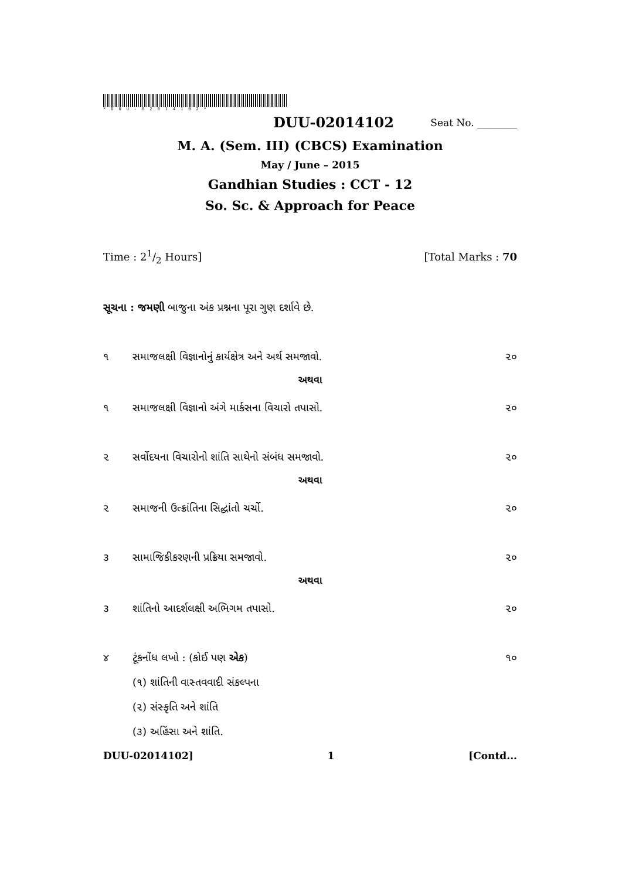*DUU-02014102*
DUU-02014102 Seat No. ________
M. A. (Sem. III) (CBCS) Examination
May / June – 2015
Gandhian Studies : CCT - 12
So. Sc. & Approach for Peace
Time : 21/2 Hours] [Total Marks : 70
સૂચના : જમણી બાજુના અંક પ્રશ્નના પૂરા ગુણ દર્શાવે છે.
૧ સમાજલક્ષી વિજ્ઞાનોનું કાર્યક્ષેત્ર અને અર્થ સમજાવો. ૨૦
અથવા
૧ સમાજલક્ષી વિજ્ઞાનો અંગે માર્કસના વિચારો તપાસો. ૨૦
૨ સર્વોદયના વિચારોનો શાંતિ સાથેનો સંબંધ સમજાવો. ૨૦
અથવા
૨ સમાજની ઉત્ક્રાંતિના સિદ્ધાંતો ચર્ચો. ૨૦
૩ સામાજિકીકરણની પ્રક્રિયા સમજાવો. ૨૦
અથવા
૩ શાંતિનો આદર્શલક્ષી અભિગમ તપાસો. ૨૦
૪ ટૂંકનોંધ લખો : (કોઈ પણ એક) ૧૦
(૧) શાંતિની વાસ્તવવાદી સંકલ્પના
(૨) સંસ્કૃતિ અને શાંતિ
(૩) અહિંસા અને શાંતિ.
DUU-02014102] 1 [Contd...